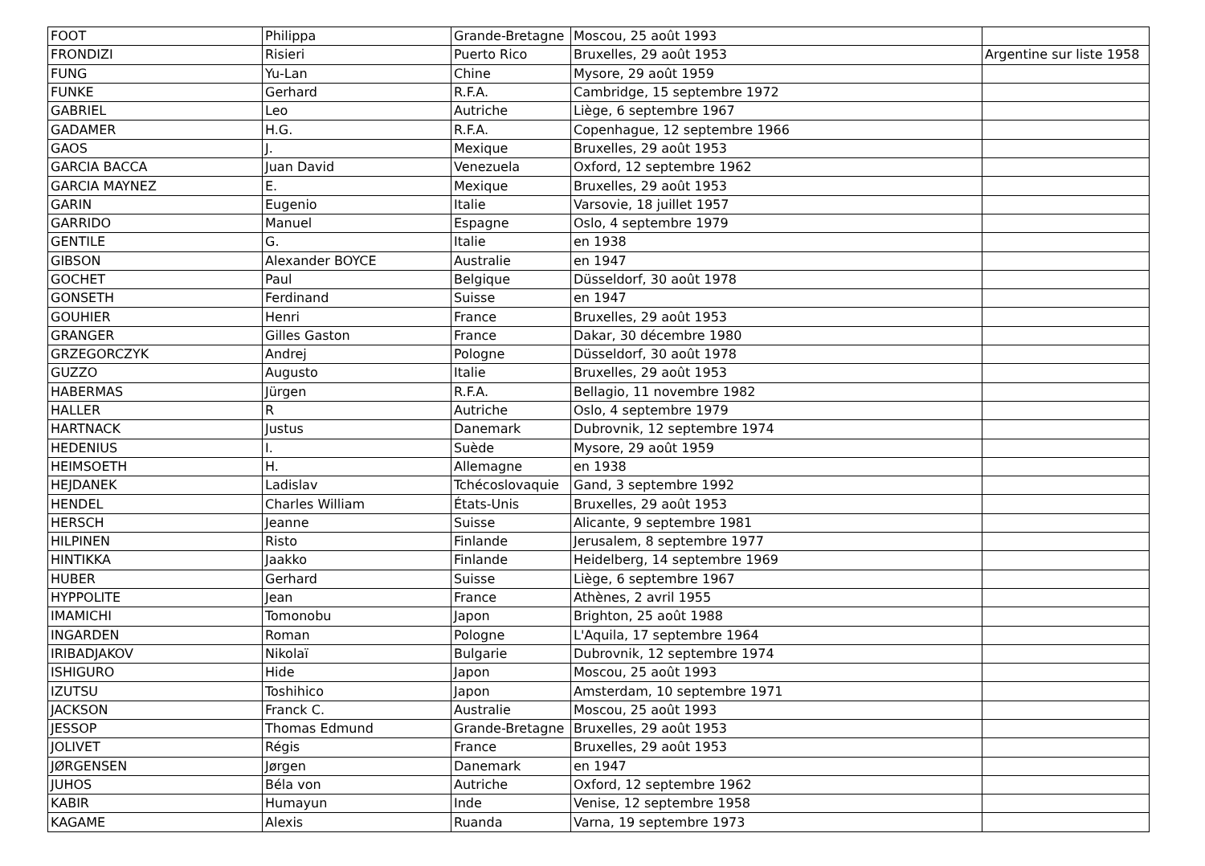| FOOT | Philippa | Grande-Bretagne | Moscou, 25 août 1993 | |
| FRONDIZI | Risieri | Puerto Rico | Bruxelles, 29 août 1953 | Argentine sur liste 1958 |
| FUNG | Yu-Lan | Chine | Mysore, 29 août 1959 | |
| FUNKE | Gerhard | R.F.A. | Cambridge, 15 septembre 1972 | |
| GABRIEL | Leo | Autriche | Liège, 6 septembre 1967 | |
| GADAMER | H.G. | R.F.A. | Copenhague, 12 septembre 1966 | |
| GAOS | J. | Mexique | Bruxelles, 29 août 1953 | |
| GARCIA BACCA | Juan David | Venezuela | Oxford, 12 septembre 1962 | |
| GARCIA MAYNEZ | E. | Mexique | Bruxelles, 29 août 1953 | |
| GARIN | Eugenio | Italie | Varsovie, 18 juillet 1957 | |
| GARRIDO | Manuel | Espagne | Oslo, 4 septembre 1979 | |
| GENTILE | G. | Italie | en 1938 | |
| GIBSON | Alexander BOYCE | Australie | en 1947 | |
| GOCHET | Paul | Belgique | Düsseldorf, 30 août 1978 | |
| GONSETH | Ferdinand | Suisse | en 1947 | |
| GOUHIER | Henri | France | Bruxelles, 29 août 1953 | |
| GRANGER | Gilles Gaston | France | Dakar, 30 décembre 1980 | |
| GRZEGORCZYK | Andrej | Pologne | Düsseldorf, 30 août 1978 | |
| GUZZO | Augusto | Italie | Bruxelles, 29 août 1953 | |
| HABERMAS | Jürgen | R.F.A. | Bellagio, 11 novembre 1982 | |
| HALLER | R | Autriche | Oslo, 4 septembre 1979 | |
| HARTNACK | Justus | Danemark | Dubrovnik, 12 septembre 1974 | |
| HEDENIUS | I. | Suède | Mysore, 29 août 1959 | |
| HEIMSOETH | H. | Allemagne | en 1938 | |
| HEJDANEK | Ladislav | Tchécoslovaquie | Gand, 3 septembre 1992 | |
| HENDEL | Charles William | États-Unis | Bruxelles, 29 août 1953 | |
| HERSCH | Jeanne | Suisse | Alicante, 9 septembre 1981 | |
| HILPINEN | Risto | Finlande | Jerusalem, 8 septembre 1977 | |
| HINTIKKA | Jaakko | Finlande | Heidelberg, 14 septembre 1969 | |
| HUBER | Gerhard | Suisse | Liège, 6 septembre 1967 | |
| HYPPOLITE | Jean | France | Athènes, 2 avril 1955 | |
| IMAMICHI | Tomonobu | Japon | Brighton, 25 août 1988 | |
| INGARDEN | Roman | Pologne | L'Aquila, 17 septembre 1964 | |
| IRIBADJAKOV | Nikolaï | Bulgarie | Dubrovnik, 12 septembre 1974 | |
| ISHIGURO | Hide | Japon | Moscou, 25 août 1993 | |
| IZUTSU | Toshihico | Japon | Amsterdam, 10 septembre 1971 | |
| JACKSON | Franck C. | Australie | Moscou, 25 août 1993 | |
| JESSOP | Thomas Edmund | Grande-Bretagne | Bruxelles, 29 août 1953 | |
| JOLIVET | Régis | France | Bruxelles, 29 août 1953 | |
| JØRGENSEN | Jørgen | Danemark | en 1947 | |
| JUHOS | Béla von | Autriche | Oxford, 12 septembre 1962 | |
| KABIR | Humayun | Inde | Venise, 12 septembre 1958 | |
| KAGAME | Alexis | Ruanda | Varna, 19 septembre 1973 | |